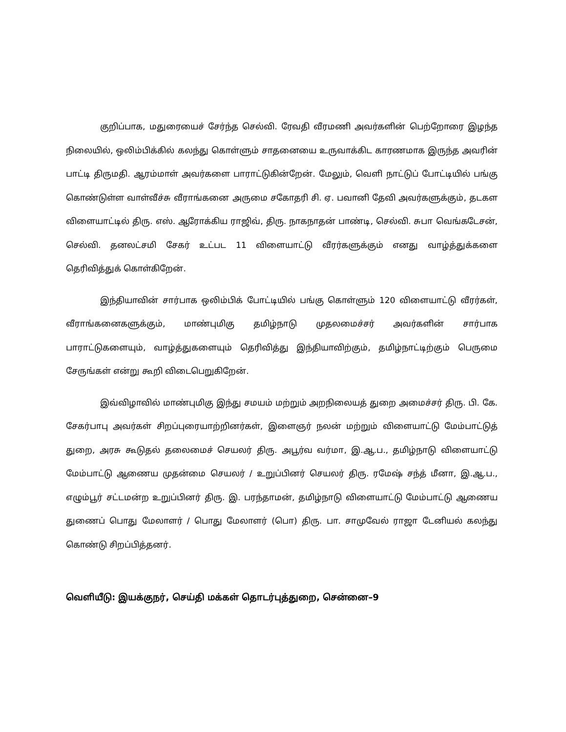குறிப்பாக, மதுரையைச் சேர்ந்த செல்வி. ரேவதி வீரமணி அவர்களின் பெற்றோரை இழந்த நிலையில், ஒலிம்பிக்கில் கலந்து கொள்ளும் சாதனையை உருவாக்கிட காரணமாக இருந்த அவரின் பாட்டி திருமதி. ஆரம்மாள் அவர்களை பாராட்டுகின்றேன். மேலும், வெளி நாட்டுப் போட்டியில் பங்கு கொண்டுள்ள வாள்வீச்சு வீராங்கனை அருமை சகோதரி சி. ஏ. பவானி தேவி அவர்களுக்கும், தடகள விளையாட்டில் திரு. எஸ். ஆரோக்கிய ராஜிவ், திரு. நாகநாதன் பாண்டி, செல்வி. சுபா வெங்கடேசன், செல்வி. தனலட்சமி சேகர் உட்பட 11 விளையாட்டு வீரர்களுக்கும் எனது வாழ்த்துக்களை தெரிவித்துக் கொள்கிறேன்.
இந்தியாவின் சார்பாக ஒலிம்பிக் போட்டியில் பங்கு கொள்ளும் 120 விளையாட்டு வீரர்கள், வீராங்கனைகளுக்கும், மாண்புமிகு தமிழ்நாடு முதலமைச்சர் அவர்களின் சார்பாக பாராட்டுகளையும், வாழ்த்துகளையும் தெரிவித்து இந்தியாவிற்கும், தமிழ்நாட்டிற்கும் பெருமை சேருங்கள் என்று கூறி விடைபெறுகிறேன்.
இவ்விழாவில் மாண்புமிகு இந்து சமயம் மற்றும் அறநிலையத் துறை அமைச்சர் திரு. பி. கே. சேகர்பாபு அவர்கள் சிறப்புரையாற்றினர்கள், இளைஞர் நலன் மற்றும் விளையாட்டு மேம்பாட்டுத் துறை, அரசு கூடுதல் தலைமைச் செயலர் திரு. அபூர்வ வர்மா, இ.ஆ.ப., தமிழ்நாடு விளையாட்டு மேம்பாட்டு ஆணைய முதன்மை செயலர் / உறுப்பினர் செயலர் திரு. ரமேஷ் சந்த் மீனா, இ.ஆ.ப., எழும்பூர் சட்டமன்ற உறுப்பினர் திரு. இ. பரந்தாமன், தமிழ்நாடு விளையாட்டு மேம்பாட்டு ஆணைய துணைப் பொது மேலாளர் / பொது மேலாளர் (பொ) திரு. பா. சாமுவேல் ராஜா டேனியல் கலந்து கொண்டு சிறப்பித்தனர்.
வெளியீடு: இயக்குநர், செய்தி மக்கள் தொடர்புத்துறை, சென்னை–9